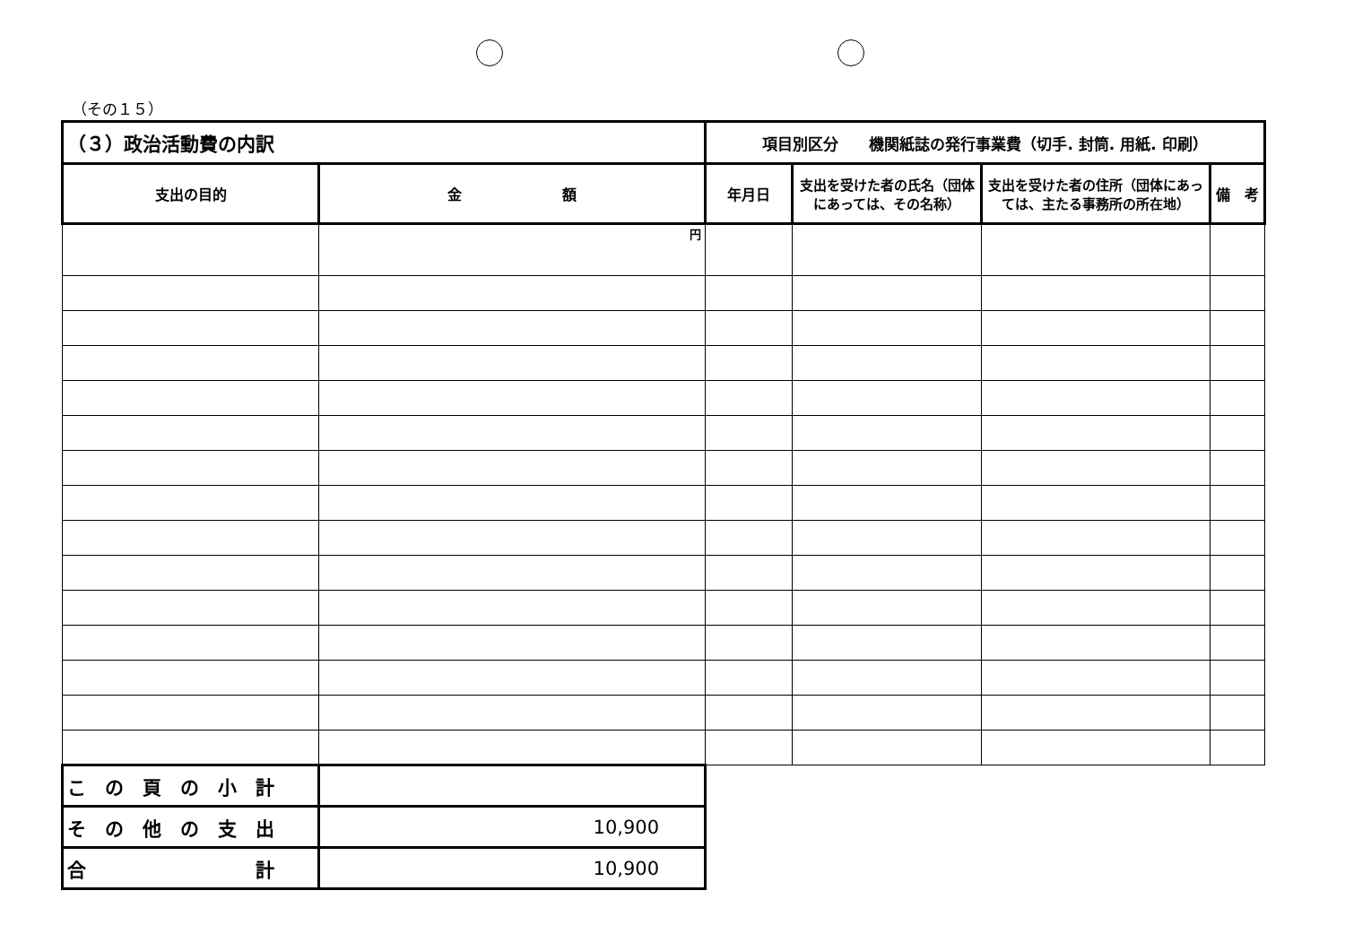（その１５）
| （３）政治活動費の内訳 | | 項目別区分 機関紙誌の発行事業費（切手. 封筒. 用紙. 印刷） | | | |
| 支出の目的 | 金 額 | 年月日 | 支出を受けた者の氏名（団体にあっては、その名称） | 支出を受けた者の住所（団体にあっては、主たる事務所の所在地） | 備 考 |
| | 円 | | | | |
| こ の 頁 の 小 計 | | | | | |
| そ の 他 の 支 出 | 10,900 | | | | |
| 合 計 | 10,900 | | | | |